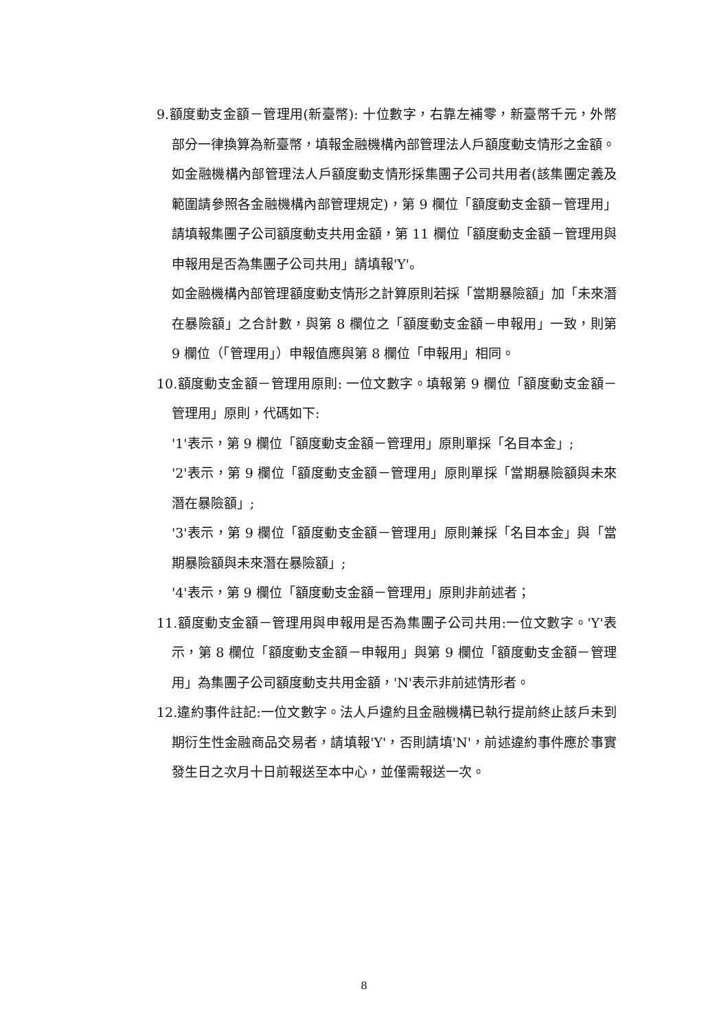9.額度動支金額－管理用(新臺幣): 十位數字，右靠左補零，新臺幣千元，外幣部分一律換算為新臺幣，填報金融機構內部管理法人戶額度動支情形之金額。
如金融機構內部管理法人戶額度動支情形採集團子公司共用者(該集團定義及範圍請參照各金融機構內部管理規定)，第 9 欄位「額度動支金額－管理用」請填報集團子公司額度動支共用金額，第 11 欄位「額度動支金額－管理用與申報用是否為集團子公司共用」請填報'Y'。
如金融機構內部管理額度動支情形之計算原則若採「當期暴險額」加「未來潛在暴險額」之合計數，與第 8 欄位之「額度動支金額－申報用」一致，則第 9 欄位（「管理用」）申報值應與第 8 欄位「申報用」相同。
10.額度動支金額－管理用原則: 一位文數字。填報第 9 欄位「額度動支金額－管理用」原則，代碼如下:
'1'表示，第 9 欄位「額度動支金額－管理用」原則單採「名目本金」;
'2'表示，第 9 欄位「額度動支金額－管理用」原則單採「當期暴險額與未來潛在暴險額」;
'3'表示，第 9 欄位「額度動支金額－管理用」原則兼採「名目本金」與「當期暴險額與未來潛在暴險額」;
'4'表示，第 9 欄位「額度動支金額－管理用」原則非前述者；
11.額度動支金額－管理用與申報用是否為集團子公司共用:一位文數字。'Y'表示，第 8 欄位「額度動支金額－申報用」與第 9 欄位「額度動支金額－管理用」為集團子公司額度動支共用金額，'N'表示非前述情形者。
12.違約事件註記:一位文數字。法人戶違約且金融機構已執行提前終止該戶未到期衍生性金融商品交易者，請填報'Y'，否則請填'N'，前述違約事件應於事實發生日之次月十日前報送至本中心，並僅需報送一次。
8